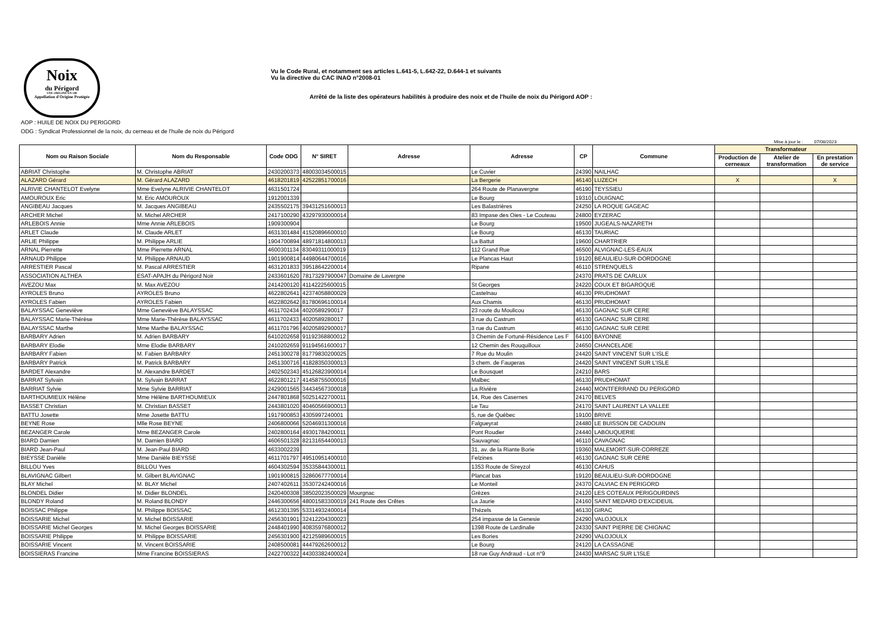Noix
du Périgord
UNE ORIGINE EN OR
Appellation d'Origine Protégée
Vu le Code Rural, et notamment ses articles L.641-5, L.642-22, D.644-1 et suivants
Vu la directive du CAC INAO n°2008-01
Arrêté de la liste des opérateurs habilités à produire des noix et de l'huile de noix du Périgord AOP :
AOP : HUILE DE NOIX DU PERIGORD
ODG : Syndicat Professionnel de la noix, du cerneau et de l'huile de noix du Périgord
Mise à jour le : 07/08/2023
| Nom ou Raison Sociale | Nom du Responsable | Code ODG | N° SIRET | Adresse | Adresse | CP | Commune | Transformateur | | |
| --- | --- | --- | --- | --- | --- | --- | --- | --- | --- | --- |
| | | | | | | | | Production de cerneaux | Atelier de transformation | En prestation de service |
| ABRIAT Christophe | M. Christophe ABRIAT | 2430200373 | 48003034500015 | | Le Cuvier | 24390 | NAILHAC | | | |
| ALAZARD Gérard | M. Gérard ALAZARD | 4618201819 | 42522851700016 | | La Bergerie | 46140 | LUZECH | X | | X |
| ALRIVIE CHANTELOT Evelyne | Mme Evelyne ALRIVIE CHANTELOT | 4631501724 | | | 264 Route de Planavergne | 46190 | TEYSSIEU | | | |
| AMOUROUX Eric | M. Eric AMOUROUX | 1912001339 | | | Le Bourg | 19310 | LOUIGNAC | | | |
| ANGIBEAU Jacques | M. Jacques ANGIBEAU | 2435502175 | 39431251600013 | | Les Balastrières | 24250 | LA ROQUE GAGEAC | | | |
| ARCHER Michel | M. Michel ARCHER | 2417100290 | 43297930000014 | | 83 Impase des Oies - Le Couteau | 24800 | EYZERAC | | | |
| ARLEBOIS Annie | Mme Annie ARLEBOIS | 1909300904 | | | Le Bourg | 19500 | JUGEALS-NAZARETH | | | |
| ARLET Claude | M. Claude ARLET | 4631301484 | 41520896600010 | | Le Bourg | 46130 | TAURIAC | | | |
| ARLIE Philippe | M. Philippe ARLIE | 1904700894 | 48971814800013 | | La Battut | 19600 | CHARTRIER | | | |
| ARNAL Pierrette | Mme Pierrette ARNAL | 4600301134 | 83049311000019 | | 112 Grand Rue | 46500 | ALVIGNAC-LES-EAUX | | | |
| ARNAUD Philippe | M. Philippe ARNAUD | 1901900814 | 44980644700016 | | Le Plancas Haut | 19120 | BEAULIEU-SUR-DORDOGNE | | | |
| ARRESTIER Pascal | M. Pascal ARRESTIER | 4631201833 | 39518642200014 | | Ripane | 46110 | STRENQUELS | | | |
| ASSOCIATION ALTHEA | ESAT-APAJH du Périgord Noir | 2433601620 | 78173297900047 | Domaine de Lavergne | | 24370 | PRATS DE CARLUX | | | |
| AVEZOU Max | M. Max AVEZOU | 2414200120 | 41142225600015 | | St Georges | 24220 | COUX ET BIGAROQUE | | | |
| AYROLES Bruno | AYROLES Bruno | 4622802641 | 42374058800029 | | Castelnau | 46130 | PRUDHOMAT | | | |
| AYROLES Fabien | AYROLES Fabien | 4622802642 | 81780696100014 | | Aux Chamis | 46130 | PRUDHOMAT | | | |
| BALAYSSAC Geneviève | Mme Geneviève BALAYSSAC | 4611702434 | 4020589290017 | | 23 route du Moulicou | 46130 | GAGNAC SUR CERE | | | |
| BALAYSSAC Marie-Thérèse | Mme Marie-Thérèse BALAYSSAC | 4611702433 | 4020589280017 | | 3 rue du Castrum | 46130 | GAGNAC SUR CERE | | | |
| BALAYSSAC Marthe | Mme Marthe BALAYSSAC | 4611701796 | 40205892900017 | | 3 rue du Castrum | 46130 | GAGNAC SUR CERE | | | |
| BARBARY Adrien | M. Adrien BARBARY | 6410202658 | 91192368800012 | | 3 Chemin de Fortuné-Résidence Les F | 64100 | BAYONNE | | | |
| BARBARY Elodie | Mme Elodie BARBARY | 2410202659 | 91194561600017 | | 12 Chemin des Rouquilloux | 24650 | CHANCELADE | | | |
| BARBARY Fabien | M. Fabien BARBARY | 2451300278 | 81779830200025 | | 7 Rue du Moulin | 24420 | SAINT VINCENT SUR L'ISLE | | | |
| BARBARY Patrick | M. Patrick BARBARY | 2451300716 | 41828350300013 | | 3 chem. de Faugeras | 24420 | SAINT VINCENT SUR L'ISLE | | | |
| BARDET Alexandre | M. Alexandre BARDET | 2402502343 | 45126823900014 | | Le Bousquet | 24210 | BARS | | | |
| BARRAT Sylvain | M. Sylvain BARRAT | 4622801217 | 41458755000016 | | Malbec | 46130 | PRUDHOMAT | | | |
| BARRIAT Sylvie | Mme Sylvie BARRIAT | 2429001565 | 34434567300018 | | La Rivière | 24440 | MONTFERRAND DU PERIGORD | | | |
| BARTHOUMIEUX Hélène | Mme Hélène BARTHOUMIEUX | 2447801868 | 50251422700011 | | 14, Rue des Casernes | 24170 | BELVES | | | |
| BASSET Christian | M. Christian BASSET | 2443801020 | 40460566900013 | | Le Tau | 24170 | SAINT LAURENT LA VALLEE | | | |
| BATTU Josette | Mme Josette BATTU | 1917900853 | 4305997240001 | | 5, rue de Québec | 19100 | BRIVE | | | |
| BEYNE Rose | Mlle Rose BEYNE | 2406800066 | 52046931300016 | | Falgueyrat | 24480 | LE BUISSON DE CADOUIN | | | |
| BEZANGER Carole | Mme BEZANGER Carole | 2402800164 | 49301784200011 | | Pont Roudier | 24440 | LABOUQUERIE | | | |
| BIARD Damien | M. Damien BIARD | 4606501328 | 82131654400013 | | Sauvagnac | 46110 | CAVAGNAC | | | |
| BIARD Jean-Paul | M. Jean-Paul BIARD | 4633002239 | | | 31, av. de la Riante Borie | 19360 | MALEMORT-SUR-CORREZE | | | |
| BIEYSSE Danièle | Mme Danièle BIEYSSE | 4611701797 | 49510951400010 | | Felzines | 46130 | GAGNAC SUR CERE | | | |
| BILLOU Yves | BILLOU Yves | 4604302594 | 35335844300011 | | 1353 Route de Sireyzol | 46130 | CAHUS | | | |
| BLAVIGNAC Gilbert | M. Gilbert BLAVIGNAC | 1901900815 | 32860677700014 | | Plancat bas | 19120 | BEAULIEU-SUR-DORDOGNE | | | |
| BLAY Michel | M. BLAY Michel | 2407402611 | 35307242400016 | | Le Monteil | 24370 | CALVIAC EN PERIGORD | | | |
| BLONDEL Didier | M. Didier BLONDEL | 2420400308 | 38502023500029 | Mourgnac | Grèzes | 24120 | LES COTEAUX PERIGOURDINS | | | |
| BLONDY Roland | M. Roland BLONDY | 2446300656 | 48001583300019 | 241 Route des Crêtes | La Jaurie | 24160 | SAINT MEDARD D'EXCIDEUIL | | | |
| BOISSAC Philippe | M. Philippe BOISSAC | 4612301395 | 53314932400014 | | Thézels | 46130 | GIRAC | | | |
| BOISSARIE Michel | M. Michel BOISSARIE | 2456301901 | 32412204300023 | | 254 impasse de la Genesie | 24290 | VALOJOULX | | | |
| BOISSARIE Michel Georges | M. Michel Georges BOISSARIE | 2448401990 | 40835976800012 | | 1398 Route de Lardinalie | 24330 | SAINT PIERRE DE CHIGNAC | | | |
| BOISSARIE Philippe | M. Philippe BOISSARIE | 2456301900 | 42125989600015 | | Les Bories | 24290 | VALOJOULX | | | |
| BOISSARIE Vincent | M. Vincent BOISSARIE | 2408500081 | 44479262600012 | | Le Bourg | 24120 | LA CASSAGNE | | | |
| BOISSIERAS Francine | Mme Francine BOISSIERAS | 2422700322 | 44303382400024 | | 18 rue Guy Andraud - Lot n°9 | 24430 | MARSAC SUR L'ISLE | | | |